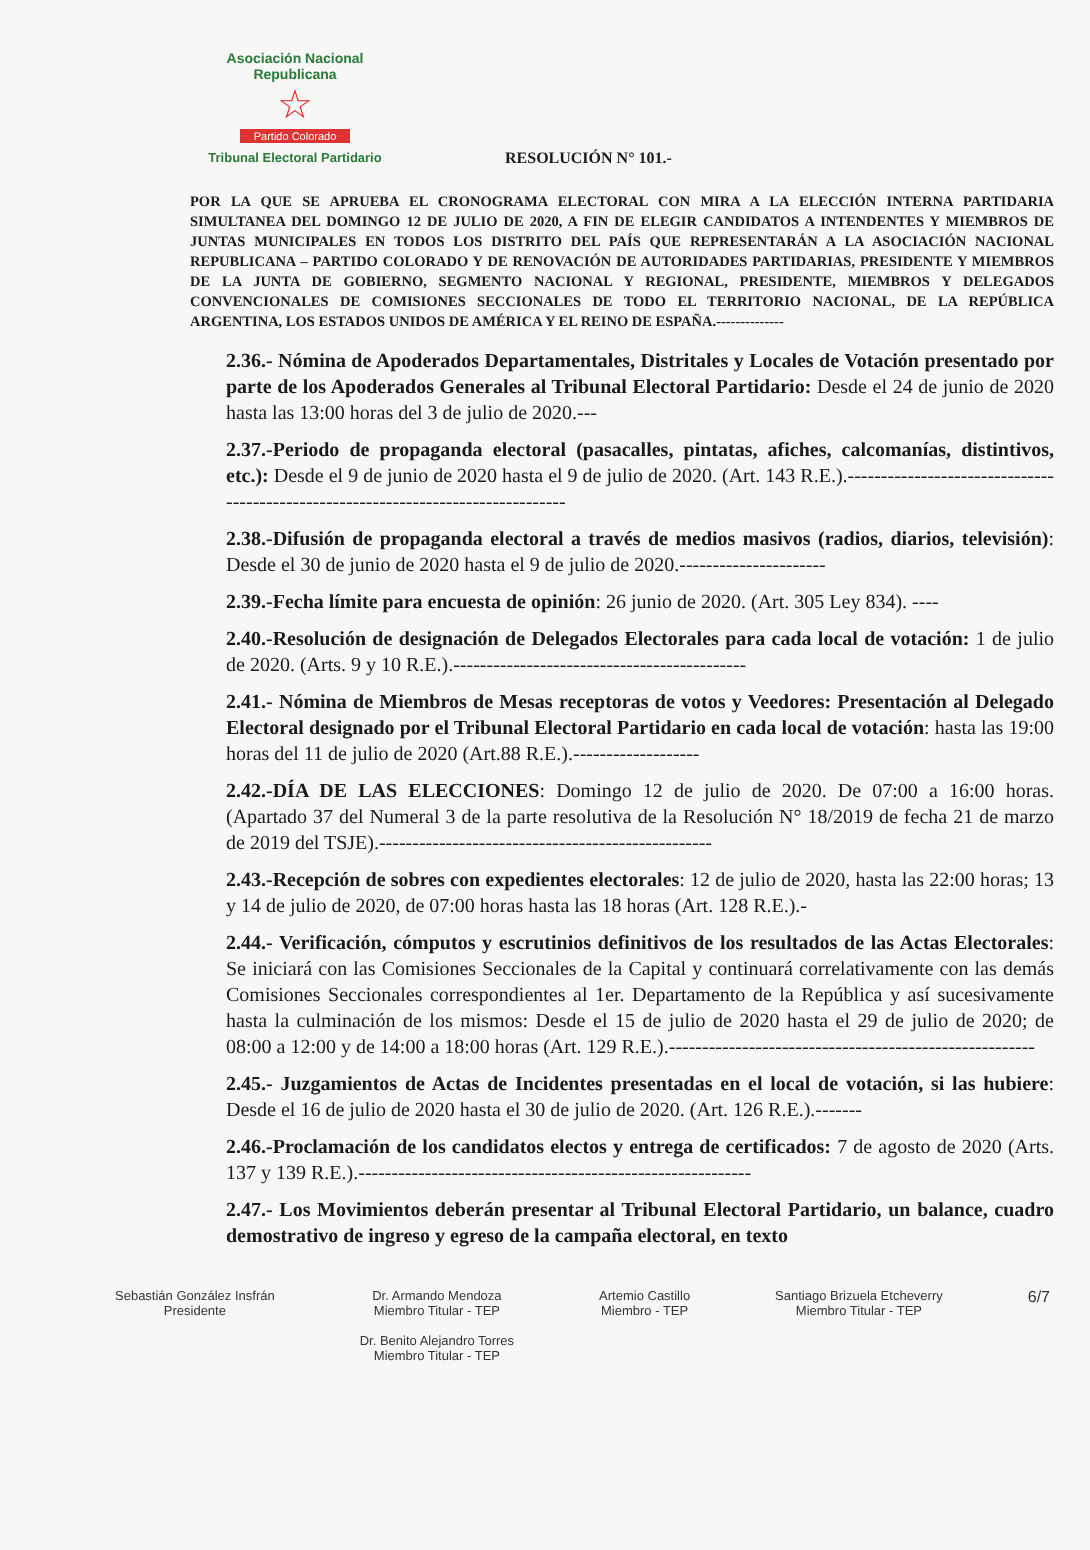Asociación Nacional Republicana
☆
Partido Colorado
Tribunal Electoral Partidario
RESOLUCIÓN N° 101.-
POR LA QUE SE APRUEBA EL CRONOGRAMA ELECTORAL CON MIRA A LA ELECCIÓN INTERNA PARTIDARIA SIMULTANEA DEL DOMINGO 12 DE JULIO DE 2020, A FIN DE ELEGIR CANDIDATOS A INTENDENTES Y MIEMBROS DE JUNTAS MUNICIPALES EN TODOS LOS DISTRITO DEL PAÍS QUE REPRESENTARÁN A LA ASOCIACIÓN NACIONAL REPUBLICANA – PARTIDO COLORADO Y DE RENOVACIÓN DE AUTORIDADES PARTIDARIAS, PRESIDENTE Y MIEMBROS DE LA JUNTA DE GOBIERNO, SEGMENTO NACIONAL Y REGIONAL, PRESIDENTE, MIEMBROS Y DELEGADOS CONVENCIONALES DE COMISIONES SECCIONALES DE TODO EL TERRITORIO NACIONAL, DE LA REPÚBLICA ARGENTINA, LOS ESTADOS UNIDOS DE AMÉRICA Y EL REINO DE ESPAÑA.--------------
2.36.- Nómina de Apoderados Departamentales, Distritales y Locales de Votación presentado por parte de los Apoderados Generales al Tribunal Electoral Partidario: Desde el 24 de junio de 2020 hasta las 13:00 horas del 3 de julio de 2020.---
2.37.-Periodo de propaganda electoral (pasacalles, pintatas, afiches, calcomanías, distintivos, etc.): Desde el 9 de junio de 2020 hasta el 9 de julio de 2020. (Art. 143 R.E.).----------------------------------------------------------------------------------
2.38.-Difusión de propaganda electoral a través de medios masivos (radios, diarios, televisión): Desde el 30 de junio de 2020 hasta el 9 de julio de 2020.----------------------
2.39.-Fecha límite para encuesta de opinión: 26 junio de 2020. (Art. 305 Ley 834). ----
2.40.-Resolución de designación de Delegados Electorales para cada local de votación: 1 de julio de 2020. (Arts. 9 y 10 R.E.).--------------------------------------------
2.41.- Nómina de Miembros de Mesas receptoras de votos y Veedores: Presentación al Delegado Electoral designado por el Tribunal Electoral Partidario en cada local de votación: hasta las 19:00 horas del 11 de julio de 2020 (Art.88 R.E.).-------------------
2.42.-DÍA DE LAS ELECCIONES: Domingo 12 de julio de 2020. De 07:00 a 16:00 horas. (Apartado 37 del Numeral 3 de la parte resolutiva de la Resolución N° 18/2019 de fecha 21 de marzo de 2019 del TSJE).--------------------------------------------------
2.43.-Recepción de sobres con expedientes electorales: 12 de julio de 2020, hasta las 22:00 horas; 13 y 14 de julio de 2020, de 07:00 horas hasta las 18 horas (Art. 128 R.E.).-
2.44.- Verificación, cómputos y escrutinios definitivos de los resultados de las Actas Electorales: Se iniciará con las Comisiones Seccionales de la Capital y continuará correlativamente con las demás Comisiones Seccionales correspondientes al 1er. Departamento de la República y así sucesivamente hasta la culminación de los mismos: Desde el 15 de julio de 2020 hasta el 29 de julio de 2020; de 08:00 a 12:00 y de 14:00 a 18:00 horas (Art. 129 R.E.).-------------------------------------------------------
2.45.- Juzgamientos de Actas de Incidentes presentadas en el local de votación, si las hubiere: Desde el 16 de julio de 2020 hasta el 30 de julio de 2020. (Art. 126 R.E.).-------
2.46.-Proclamación de los candidatos electos y entrega de certificados: 7 de agosto de 2020 (Arts. 137 y 139 R.E.).-----------------------------------------------------------
2.47.- Los Movimientos deberán presentar al Tribunal Electoral Partidario, un balance, cuadro demostrativo de ingreso y egreso de la campaña electoral, en texto
Sebastián González Insfrán
Presidente
Dr. Armando Mendoza
Miembro Titular - TEP
Dr. Benito Alejandro Torres
Miembro Titular - TEP
Artemio Castillo
Miembro - TEP
Santiago Brizuela Etcheverry
Miembro Titular - TEP
6/7